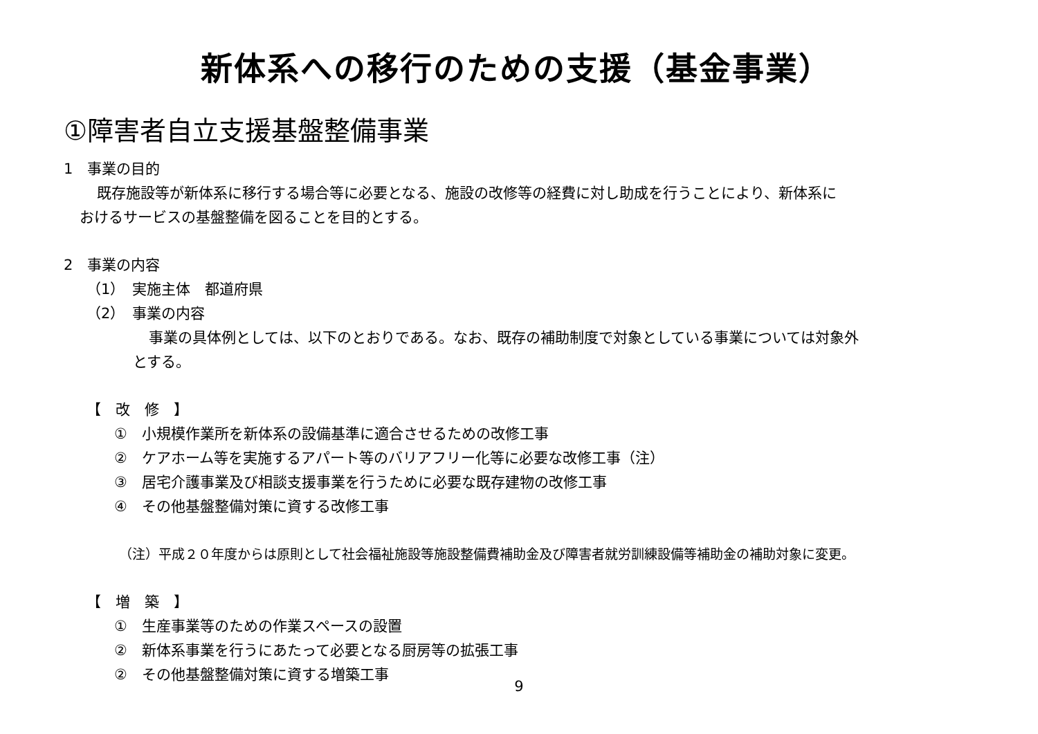新体系への移行のための支援（基金事業）
①障害者自立支援基盤整備事業
1　事業の目的
既存施設等が新体系に移行する場合等に必要となる、施設の改修等の経費に対し助成を行うことにより、新体系に
おけるサービスの基盤整備を図ることを目的とする。
2　事業の内容
（1）　実施主体　都道府県
（2）　事業の内容
事業の具体例としては、以下のとおりである。なお、既存の補助制度で対象としている事業については対象外
とする。
【　改　修　】
①　小規模作業所を新体系の設備基準に適合させるための改修工事
②　ケアホーム等を実施するアパート等のバリアフリー化等に必要な改修工事（注）
③　居宅介護事業及び相談支援事業を行うために必要な既存建物の改修工事
④　その他基盤整備対策に資する改修工事
（注）平成２０年度からは原則として社会福祉施設等施設整備費補助金及び障害者就労訓練設備等補助金の補助対象に変更。
【　増　築　】
①　生産事業等のための作業スペースの設置
②　新体系事業を行うにあたって必要となる厨房等の拡張工事
②　その他基盤整備対策に資する増築工事
9